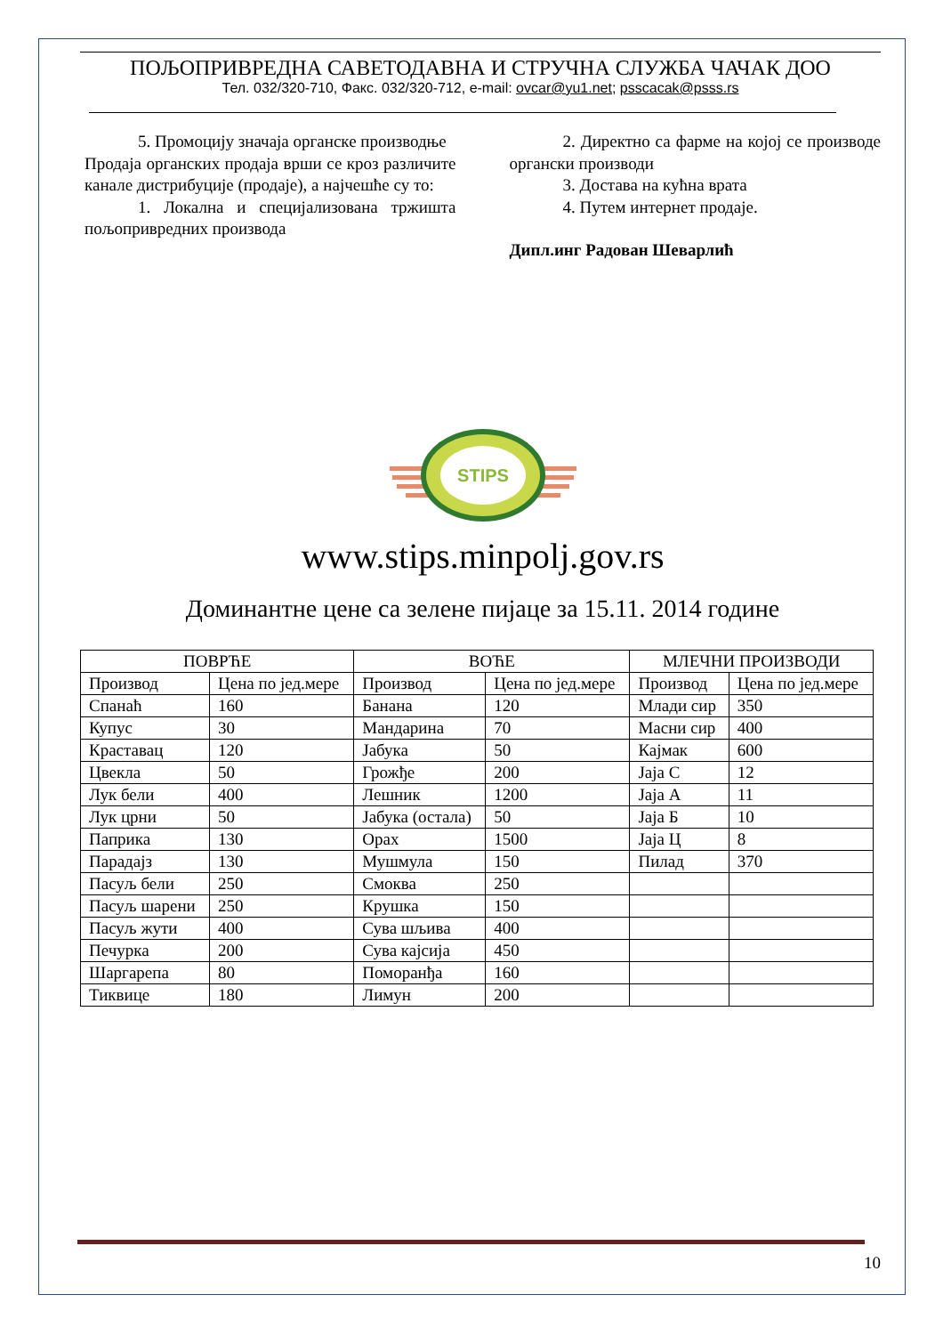ПОЉОПРИВРЕДНА САВЕТОДАВНА И СТРУЧНА СЛУЖБА ЧАЧАК ДОО
Тел. 032/320-710, Факс. 032/320-712, e-mail: ovcar@yu1.net; psscacak@psss.rs
5. Промоцију значаја органске производње
Продаја органских продаја врши се кроз различите канале дистрибуције (продаје), а најчешће су то:
1. Локална и специјализована тржишта пољопривредних производа
2. Директно са фарме на којој се производе органски производи
3. Достава на кућна врата
4. Путем интернет продаје.
Дипл.инг Радован Шеварлић
STIPS
www.stips.minpolj.gov.rs
Доминантне цене са зелене пијаце за 15.11. 2014 године
| ПОВРЋЕ | | ВОЋЕ | | МЛЕЧНИ ПРОИЗВОДИ | |
| --- | --- | --- | --- | --- | --- |
| Производ | Цена по јед.мере | Производ | Цена по јед.мере | Производ | Цена по јед.мере |
| Спанаћ | 160 | Банана | 120 | Млади сир | 350 |
| Купус | 30 | Мандарина | 70 | Масни сир | 400 |
| Краставац | 120 | Јабука | 50 | Кајмак | 600 |
| Цвекла | 50 | Грожђе | 200 | Јаја С | 12 |
| Лук бели | 400 | Лешник | 1200 | Јаја А | 11 |
| Лук црни | 50 | Јабука (остала) | 50 | Јаја Б | 10 |
| Паприка | 130 | Орах | 1500 | Јаја Ц | 8 |
| Парадајз | 130 | Мушмула | 150 | Пилад | 370 |
| Пасуљ бели | 250 | Смоква | 250 | | |
| Пасуљ шарени | 250 | Крушка | 150 | | |
| Пасуљ жути | 400 | Сува шљива | 400 | | |
| Печурка | 200 | Сува кајсија | 450 | | |
| Шаргарепа | 80 | Поморанђа | 160 | | |
| Тиквице | 180 | Лимун | 200 | | |
10